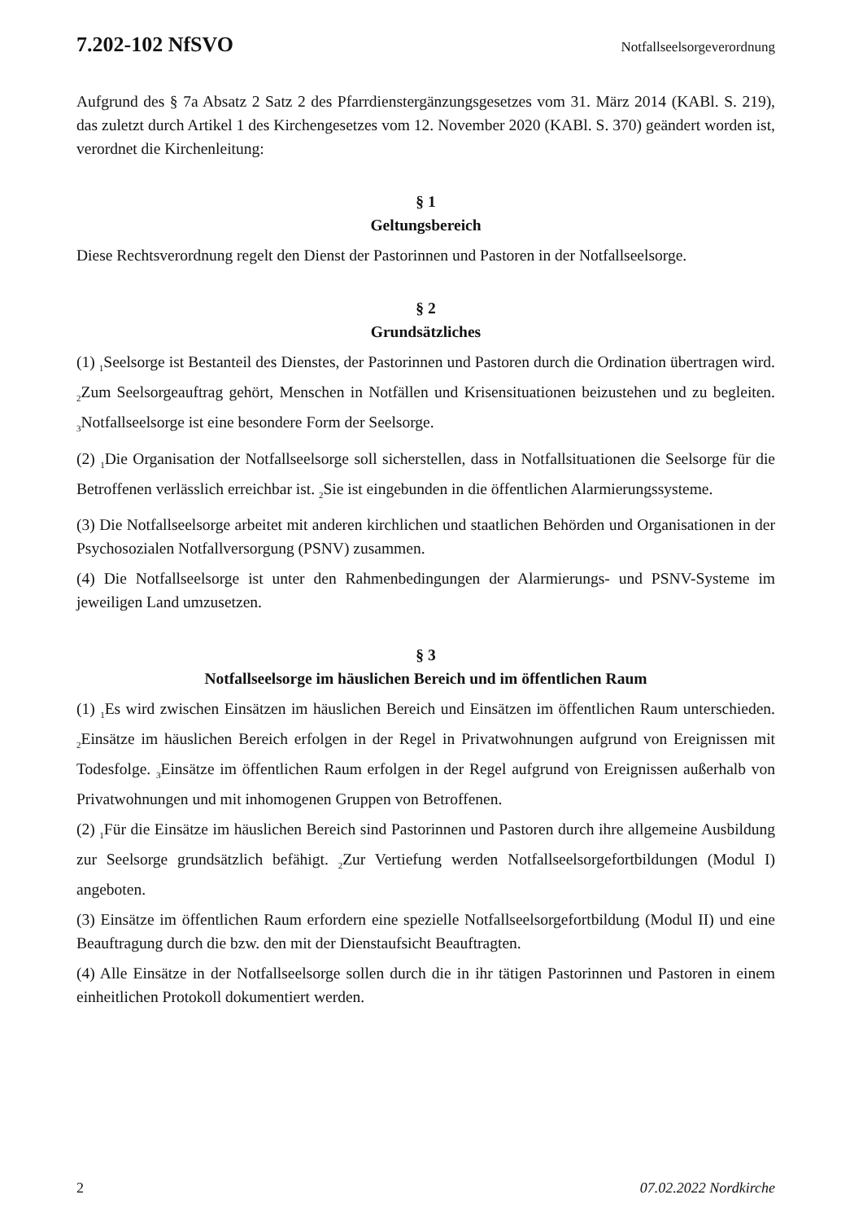7.202-102 NfSVO Notfallseelsorgeverordnung
Aufgrund des § 7a Absatz 2 Satz 2 des Pfarrdienstergänzungsgesetzes vom 31. März 2014 (KABl. S. 219), das zuletzt durch Artikel 1 des Kirchengesetzes vom 12. November 2020 (KABl. S. 370) geändert worden ist, verordnet die Kirchenleitung:
§ 1
Geltungsbereich
Diese Rechtsverordnung regelt den Dienst der Pastorinnen und Pastoren in der Notfallseelsorge.
§ 2
Grundsätzliches
(1) <sub>1</sub>Seelsorge ist Bestanteil des Dienstes, der Pastorinnen und Pastoren durch die Ordination übertragen wird. <sub>2</sub>Zum Seelsorgeauftrag gehört, Menschen in Notfällen und Krisensituationen beizustehen und zu begleiten. <sub>3</sub>Notfallseelsorge ist eine besondere Form der Seelsorge.
(2) <sub>1</sub>Die Organisation der Notfallseelsorge soll sicherstellen, dass in Notfallsituationen die Seelsorge für die Betroffenen verlässlich erreichbar ist. <sub>2</sub>Sie ist eingebunden in die öffentlichen Alarmierungssysteme.
(3) Die Notfallseelsorge arbeitet mit anderen kirchlichen und staatlichen Behörden und Organisationen in der Psychosozialen Notfallversorgung (PSNV) zusammen.
(4) Die Notfallseelsorge ist unter den Rahmenbedingungen der Alarmierungs- und PSNV-Systeme im jeweiligen Land umzusetzen.
§ 3
Notfallseelsorge im häuslichen Bereich und im öffentlichen Raum
(1) <sub>1</sub>Es wird zwischen Einsätzen im häuslichen Bereich und Einsätzen im öffentlichen Raum unterschieden. <sub>2</sub>Einsätze im häuslichen Bereich erfolgen in der Regel in Privatwohnungen aufgrund von Ereignissen mit Todesfolge. <sub>3</sub>Einsätze im öffentlichen Raum erfolgen in der Regel aufgrund von Ereignissen außerhalb von Privatwohnungen und mit inhomogenen Gruppen von Betroffenen.
(2) <sub>1</sub>Für die Einsätze im häuslichen Bereich sind Pastorinnen und Pastoren durch ihre allgemeine Ausbildung zur Seelsorge grundsätzlich befähigt. <sub>2</sub>Zur Vertiefung werden Notfallseelsorgefortbildungen (Modul I) angeboten.
(3) Einsätze im öffentlichen Raum erfordern eine spezielle Notfallseelsorgefortbildung (Modul II) und eine Beauftragung durch die bzw. den mit der Dienstaufsicht Beauftragten.
(4) Alle Einsätze in der Notfallseelsorge sollen durch die in ihr tätigen Pastorinnen und Pastoren in einem einheitlichen Protokoll dokumentiert werden.
2 07.02.2022 Nordkirche